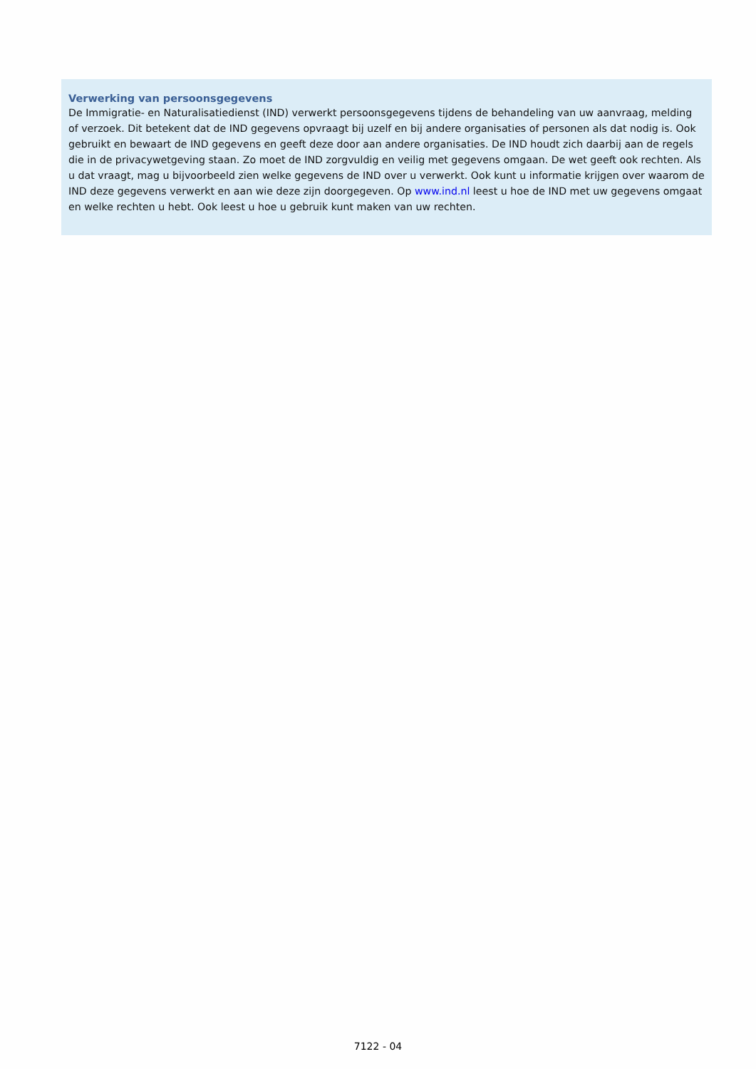Verwerking van persoonsgegevens
De Immigratie- en Naturalisatiedienst (IND) verwerkt persoonsgegevens tijdens de behandeling van uw aanvraag, melding of verzoek. Dit betekent dat de IND gegevens opvraagt bij uzelf en bij andere organisaties of personen als dat nodig is. Ook gebruikt en bewaart de IND gegevens en geeft deze door aan andere organisaties. De IND houdt zich daarbij aan de regels die in de privacywetgeving staan. Zo moet de IND zorgvuldig en veilig met gegevens omgaan. De wet geeft ook rechten. Als u dat vraagt, mag u bijvoorbeeld zien welke gegevens de IND over u verwerkt. Ook kunt u informatie krijgen over waarom de IND deze gegevens verwerkt en aan wie deze zijn doorgegeven. Op www.ind.nl leest u hoe de IND met uw gegevens omgaat en welke rechten u hebt. Ook leest u hoe u gebruik kunt maken van uw rechten.
7122 - 04